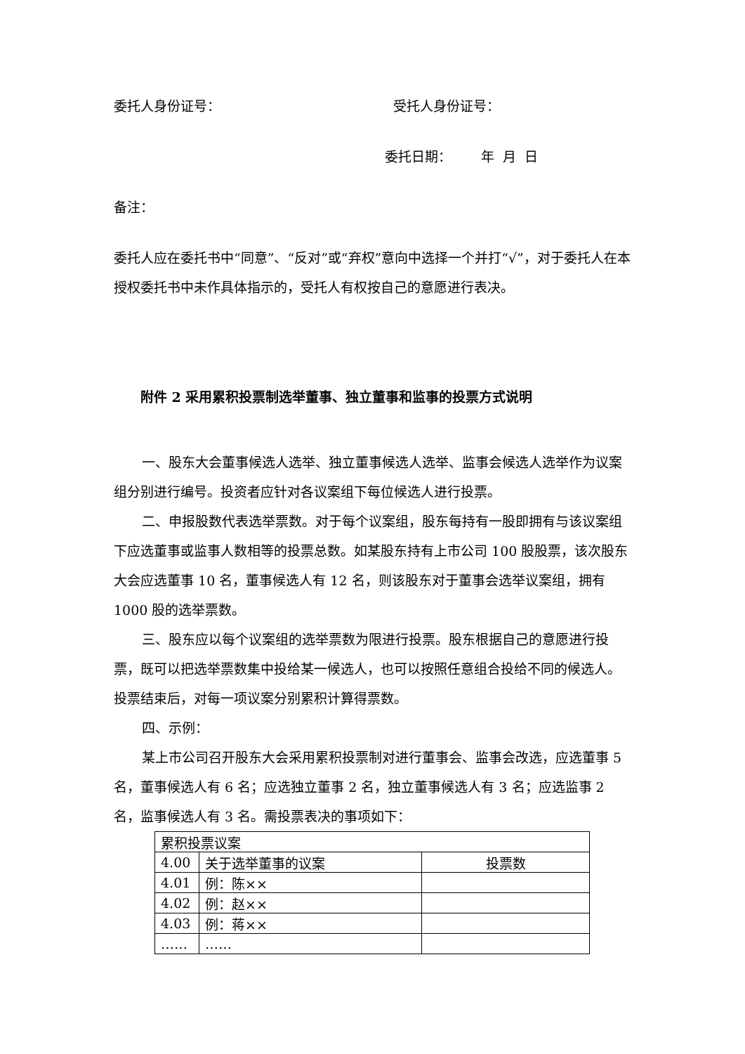委托人身份证号： 受托人身份证号：
委托日期： 年 月 日
备注：
委托人应在委托书中“同意”、“反对”或“弃权”意向中选择一个并打“√”，对于委托人在本授权委托书中未作具体指示的，受托人有权按自己的意愿进行表决。
附件 2 采用累积投票制选举董事、独立董事和监事的投票方式说明
一、股东大会董事候选人选举、独立董事候选人选举、监事会候选人选举作为议案组分别进行编号。投资者应针对各议案组下每位候选人进行投票。
二、申报股数代表选举票数。对于每个议案组，股东每持有一股即拥有与该议案组下应选董事或监事人数相等的投票总数。如某股东持有上市公司 100 股股票，该次股东大会应选董事 10 名，董事候选人有 12 名，则该股东对于董事会选举议案组，拥有 1000 股的选举票数。
三、股东应以每个议案组的选举票数为限进行投票。股东根据自己的意愿进行投票，既可以把选举票数集中投给某一候选人，也可以按照任意组合投给不同的候选人。投票结束后，对每一项议案分别累积计算得票数。
四、示例：
某上市公司召开股东大会采用累积投票制对进行董事会、监事会改选，应选董事 5 名，董事候选人有 6 名；应选独立董事 2 名，独立董事候选人有 3 名；应选监事 2 名，监事候选人有 3 名。需投票表决的事项如下：
| 累积投票议案 | | |
| 4.00 | 关于选举董事的议案 | 投票数 |
| 4.01 | 例：陈×× | |
| 4.02 | 例：赵×× | |
| 4.03 | 例：蒋×× | |
| …… | …… | |